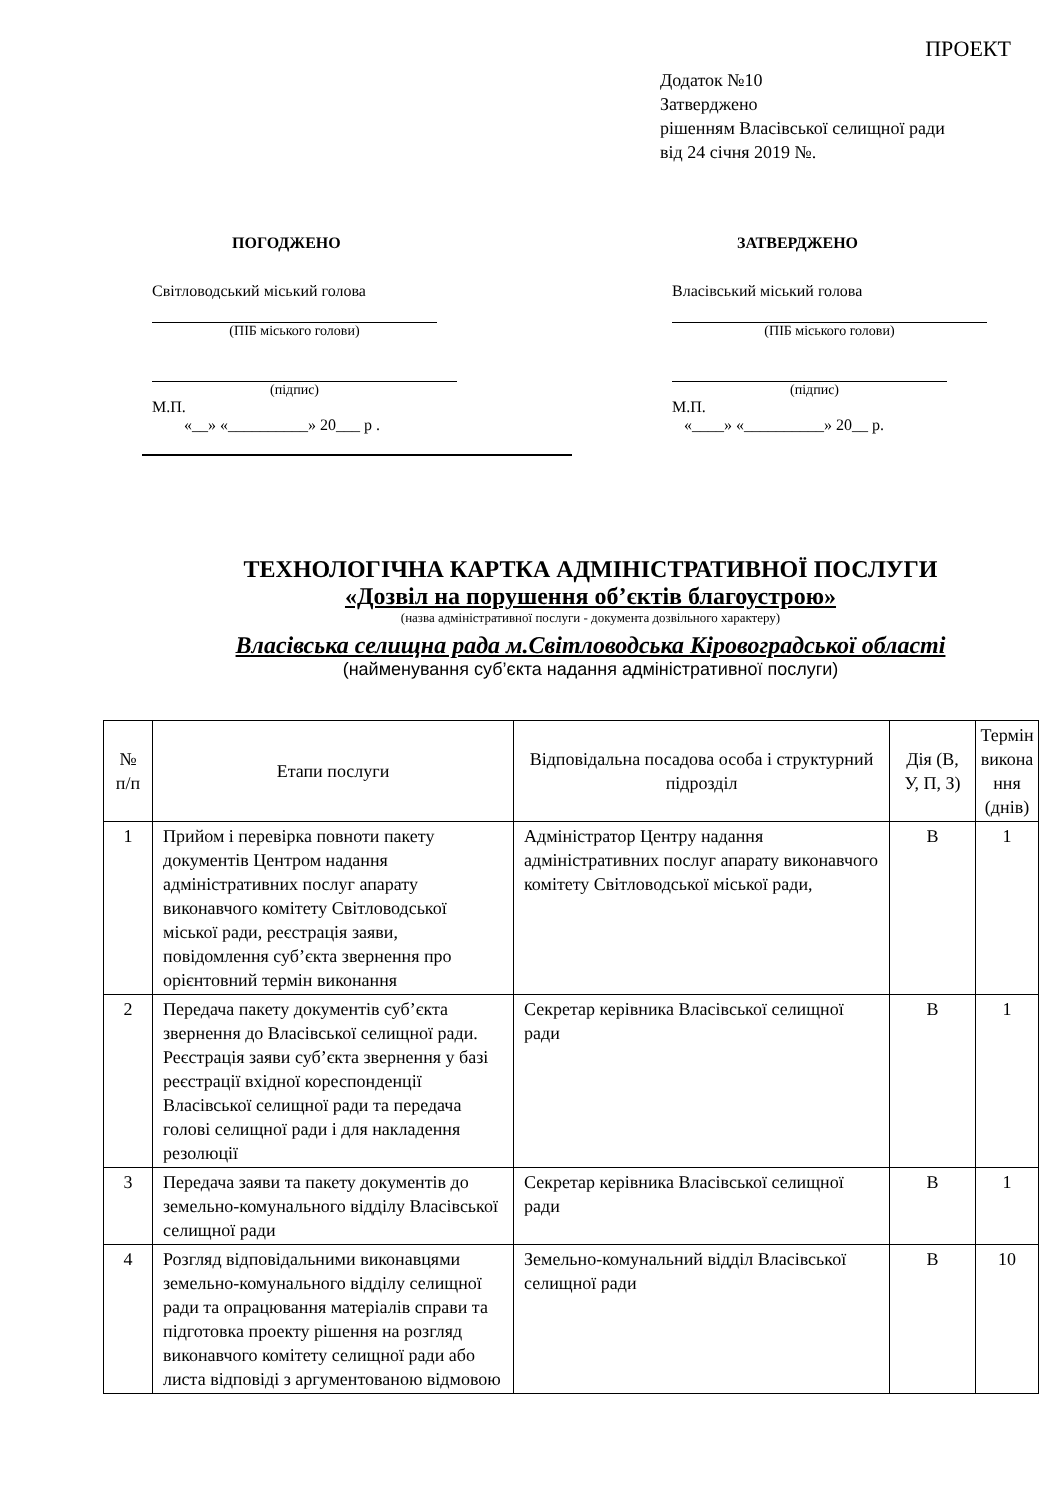ПРОЕКТ
Додаток №10
Затверджено
рішенням Власівської селищної ради
від 24 січня 2019 №.
ПОГОДЖЕНО
Світловодський міський голова
(ПІБ міського голови)
(підпис)
М.П.
«__» «__________» 20___ р .
ЗАТВЕРДЖЕНО
Власівський міський голова
(ПІБ міського голови)
(підпис)
М.П.
«____» «__________» 20__ р.
ТЕХНОЛОГІЧНА КАРТКА АДМІНІСТРАТИВНОЇ ПОСЛУГИ
«Дозвіл на порушення об’єктів благоустрою»
(назва адміністративної послуги - документа дозвільного характеру)
Власівська селищна рада м.Світловодська Кіровоградської області
(найменування суб’єкта надання адміністративної послуги)
| № п/п | Етапи послуги | Відповідальна посадова особа і структурний підрозділ | Дія (В, У, П, З) | Термін викона ння (днів) |
| --- | --- | --- | --- | --- |
| 1 | Прийом і перевірка повноти пакету документів Центром надання адміністративних послуг апарату виконавчого комітету Світловодської міської ради, реєстрація заяви, повідомлення суб’єкта звернення про орієнтовний термін виконання | Адміністратор Центру надання адміністративних послуг апарату виконавчого комітету Світловодської міської ради, | В | 1 |
| 2 | Передача пакету документів суб’єкта звернення до Власівської селищної ради. Реєстрація заяви суб’єкта звернення у базі реєстрації вхідної кореспонденції Власівської селищної ради та передача голові селищної ради і для накладення резолюції | Секретар керівника Власівської селищної ради | В | 1 |
| 3 | Передача заяви та пакету документів до земельно-комунального відділу Власівської селищної ради | Секретар керівника Власівської селищної ради | В | 1 |
| 4 | Розгляд відповідальними виконавцями земельно-комунального відділу селищної ради та опрацювання матеріалів справи та підготовка проекту рішення на розгляд виконавчого комітету селищної ради або листа відповіді з аргументованою відмовою | Земельно-комунальний відділ Власівської селищної ради | В | 10 |